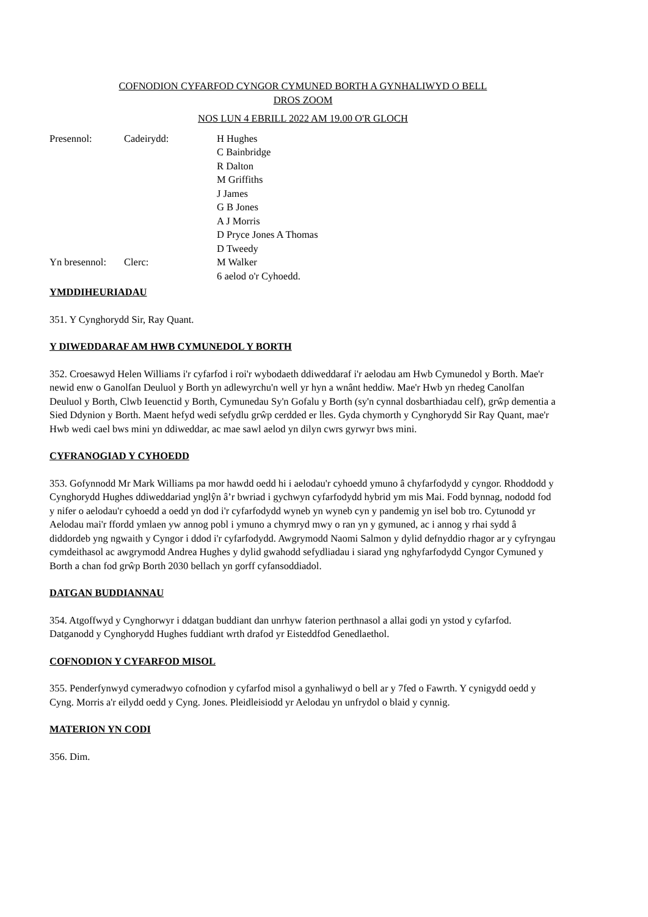COFNODION CYFARFOD CYNGOR CYMUNED BORTH A GYNHALIWYD O BELL
DROS ZOOM
NOS LUN 4 EBRILL 2022 AM 19.00 O'R GLOCH
Presennol:
Cadeirydd:
H Hughes
C Bainbridge
R Dalton
M Griffiths
J James
G B Jones
A J Morris
D Pryce Jones A Thomas
D Tweedy
Yn bresennol:
Clerc:
M Walker
6 aelod o'r Cyhoedd.
YMDDIHEURIADAU
351. Y Cynghorydd Sir, Ray Quant.
Y DIWEDDARAF AM HWB CYMUNEDOL Y BORTH
352. Croesawyd Helen Williams i'r cyfarfod i roi'r wybodaeth ddiweddaraf i'r aelodau am Hwb Cymunedol y Borth. Mae'r newid enw o Ganolfan Deuluol y Borth yn adlewyrchu'n well yr hyn a wnânt heddiw. Mae'r Hwb yn rhedeg Canolfan Deuluol y Borth, Clwb Ieuenctid y Borth, Cymunedau Sy'n Gofalu y Borth (sy'n cynnal dosbarthiadau celf), grŵp dementia a Sied Ddynion y Borth. Maent hefyd wedi sefydlu grŵp cerdded er lles. Gyda chymorth y Cynghorydd Sir Ray Quant, mae'r Hwb wedi cael bws mini yn ddiweddar, ac mae sawl aelod yn dilyn cwrs gyrwyr bws mini.
CYFRANOGIAD Y CYHOEDD
353. Gofynnodd Mr Mark Williams pa mor hawdd oedd hi i aelodau'r cyhoedd ymuno â chyfarfodydd y cyngor. Rhoddodd y Cynghorydd Hughes ddiweddariad ynglŷn â’r bwriad i gychwyn cyfarfodydd hybrid ym mis Mai. Fodd bynnag, nododd fod y nifer o aelodau'r cyhoedd a oedd yn dod i'r cyfarfodydd wyneb yn wyneb cyn y pandemig yn isel bob tro. Cytunodd yr Aelodau mai'r ffordd ymlaen yw annog pobl i ymuno a chymryd mwy o ran yn y gymuned, ac i annog y rhai sydd â diddordeb yng ngwaith y Cyngor i ddod i'r cyfarfodydd. Awgrymodd Naomi Salmon y dylid defnyddio rhagor ar y cyfryngau cymdeithasol ac awgrymodd Andrea Hughes y dylid gwahodd sefydliadau i siarad yng nghyfarfodydd Cyngor Cymuned y Borth a chan fod grŵp Borth 2030 bellach yn gorff cyfansoddiadol.
DATGAN BUDDIANNAU
354. Atgoffwyd y Cynghorwyr i ddatgan buddiant dan unrhyw faterion perthnasol a allai godi yn ystod y cyfarfod. Datganodd y Cynghorydd Hughes fuddiant wrth drafod yr Eisteddfod Genedlaethol.
COFNODION Y CYFARFOD MISOL
355. Penderfynwyd cymeradwyo cofnodion y cyfarfod misol a gynhaliwyd o bell ar y 7fed o Fawrth. Y cynigydd oedd y Cyng. Morris a'r eilydd oedd y Cyng. Jones. Pleidleisiodd yr Aelodau yn unfrydol o blaid y cynnig.
MATERION YN CODI
356. Dim.